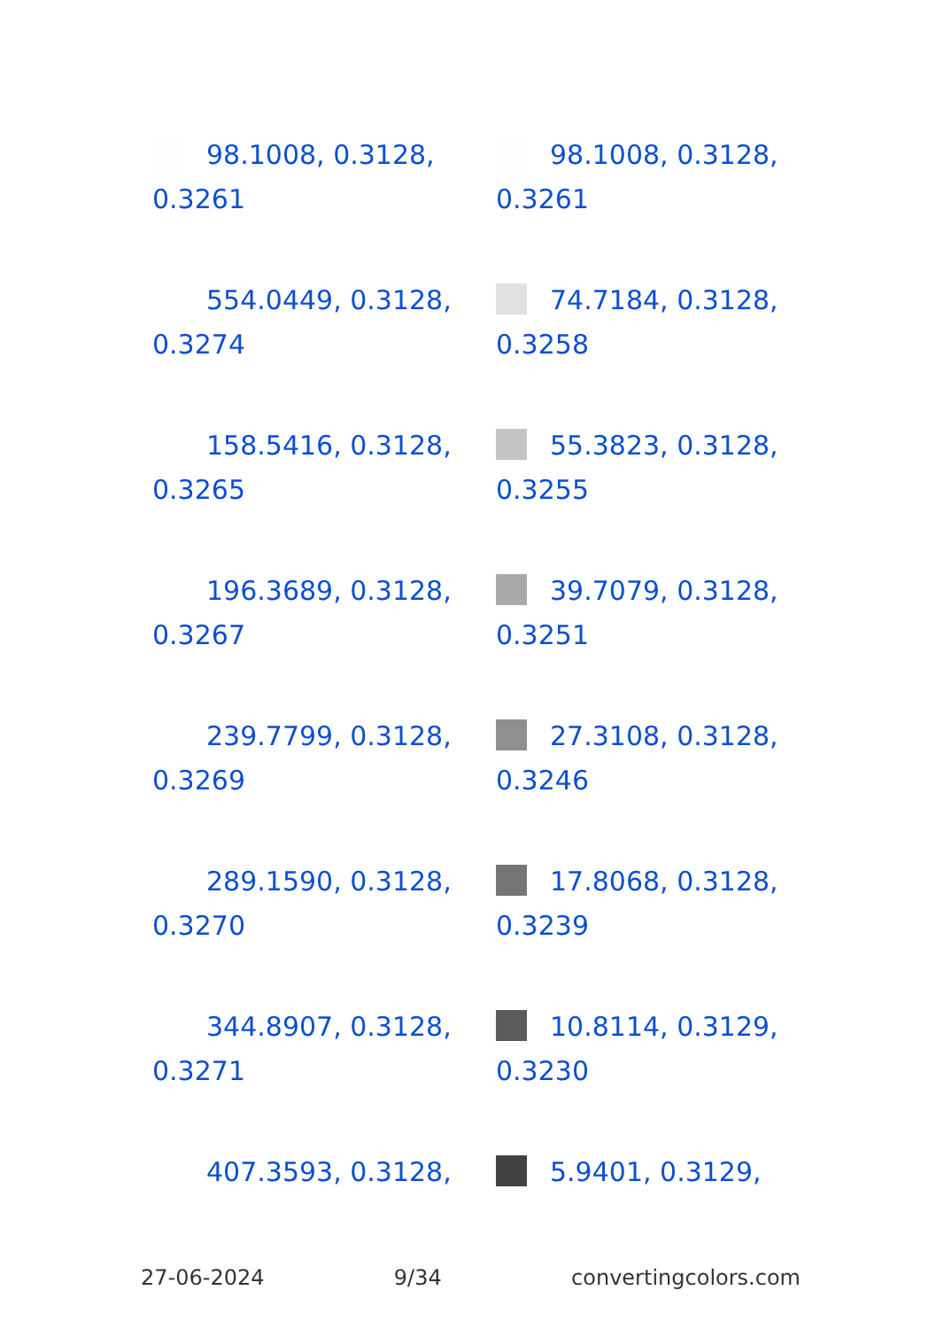98.1008, 0.3128, 0.3261
98.1008, 0.3128, 0.3261
554.0449, 0.3128, 0.3274
74.7184, 0.3128, 0.3258
158.5416, 0.3128, 0.3265
55.3823, 0.3128, 0.3255
196.3689, 0.3128, 0.3267
39.7079, 0.3128, 0.3251
239.7799, 0.3128, 0.3269
27.3108, 0.3128, 0.3246
289.1590, 0.3128, 0.3270
17.8068, 0.3128, 0.3239
344.8907, 0.3128, 0.3271
10.8114, 0.3129, 0.3230
407.3593, 0.3128,
5.9401, 0.3129,
27-06-2024 9/34 convertingcolors.com